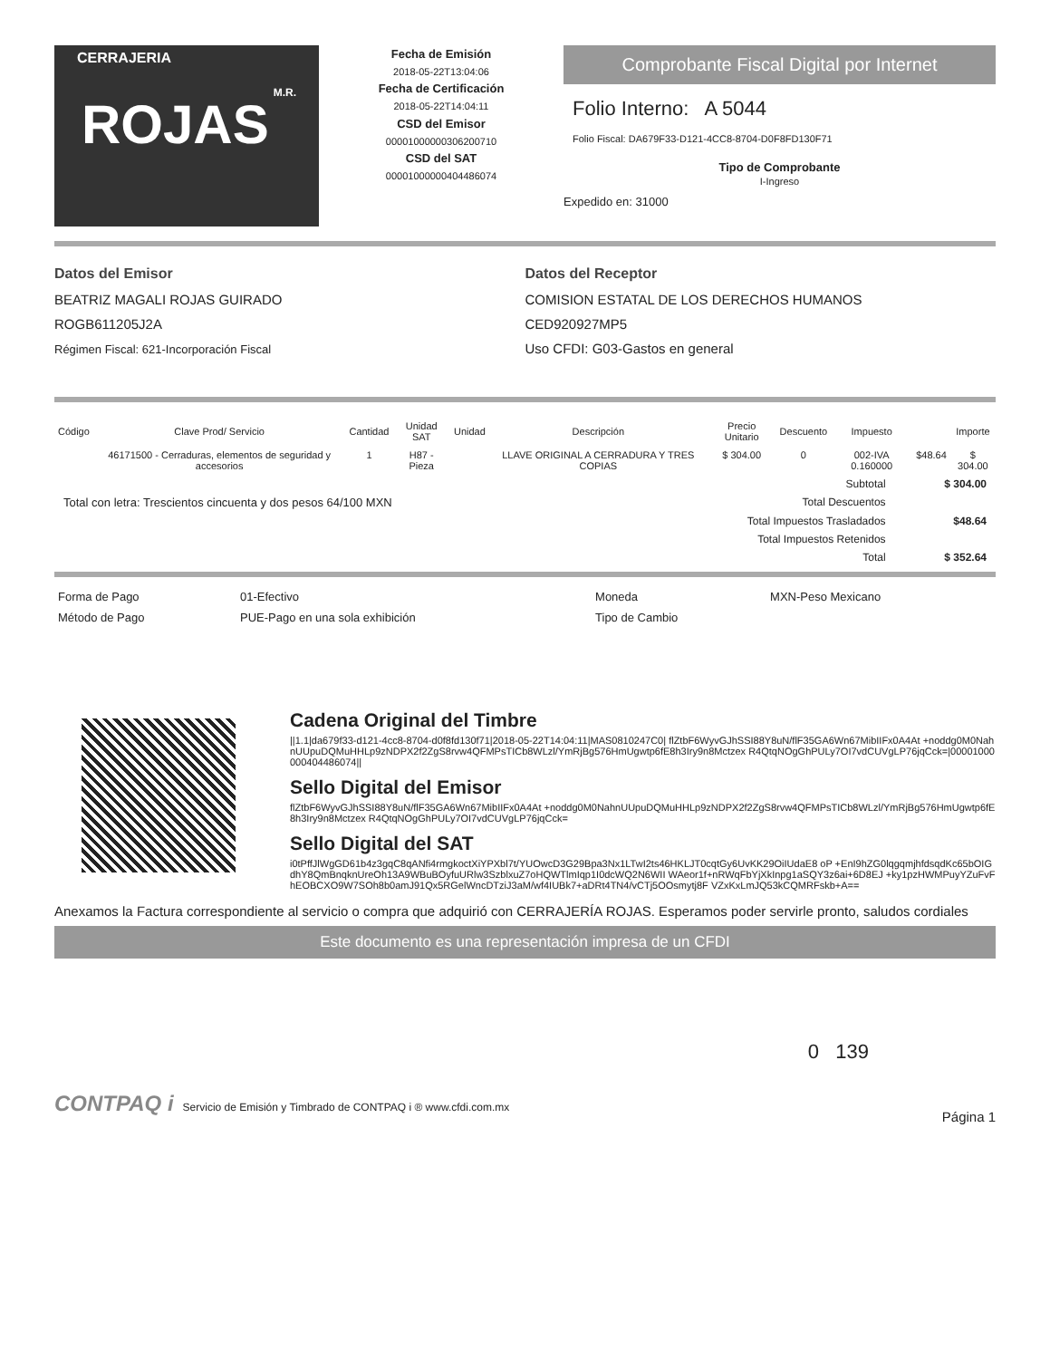CERRAJERIA M.R.
ROJAS
Fecha de Emisión
2018-05-22T13:04:06
Fecha de Certificación
2018-05-22T14:04:11
CSD del Emisor
00001000000306200710
CSD del SAT
00001000000404486074
Comprobante Fiscal Digital por Internet
Folio Interno: A 5044
Folio Fiscal: DA679F33-D121-4CC8-8704-D0F8FD130F71
Tipo de Comprobante
I-Ingreso
Expedido en: 31000
Datos del Emisor
BEATRIZ MAGALI ROJAS GUIRADO
ROGB611205J2A
Régimen Fiscal: 621-Incorporación Fiscal
Datos del Receptor
COMISION ESTATAL DE LOS DERECHOS HUMANOS
CED920927MP5
Uso CFDI: G03-Gastos en general
| Código | Clave Prod/ Servicio | Cantidad | Unidad SAT | Unidad | Descripción | Precio Unitario | Descuento | Impuesto | | Importe |
| --- | --- | --- | --- | --- | --- | --- | --- | --- | --- | --- |
| | 46171500 - Cerraduras, elementos de seguridad y accesorios | 1 | H87 - Pieza | | LLAVE ORIGINAL A CERRADURA Y TRES COPIAS | $ 304.00 | 0 | 002-IVA 0.160000 | $48.64 | $ 304.00 |
| | Subtotal | $ 304.00 |
| Total con letra: Trescientos cincuenta y dos pesos 64/100 MXN | Total Descuentos | |
| | Total Impuestos Trasladados | $48.64 |
| | Total Impuestos Retenidos | |
| | Total | $ 352.64 |
| Forma de Pago | 01-Efectivo | Moneda | MXN-Peso Mexicano |
| Método de Pago | PUE-Pago en una sola exhibición | Tipo de Cambio | |
Cadena Original del Timbre
||1.1|da679f33-d121-4cc8-8704-d0f8fd130f71|2018-05-22T14:04:11|MAS0810247C0| flZtbF6WyvGJhSSI88Y8uN/flF35GA6Wn67MibIIFx0A4At +noddg0M0NahnUUpuDQMuHHLp9zNDPX2f2ZgS8rvw4QFMPsTICb8WLzl/YmRjBg576HmUgwtp6fE8h3Iry9n8Mctzex R4QtqNOgGhPULy7OI7vdCUVgLP76jqCck=|00001000000404486074||
Sello Digital del Emisor
flZtbF6WyvGJhSSI88Y8uN/flF35GA6Wn67MibIIFx0A4At +noddg0M0NahnUUpuDQMuHHLp9zNDPX2f2ZgS8rvw4QFMPsTICb8WLzl/YmRjBg576HmUgwtp6fE8h3Iry9n8Mctzex R4QtqNOgGhPULy7OI7vdCUVgLP76jqCck=
Sello Digital del SAT
i0tPffJlWgGD61b4z3gqC8qANfi4rmgkoctXiYPXbl7t/YUOwcD3G29Bpa3Nx1LTwI2ts46HKLJT0cqtGy6UvKK29OiIUdaE8 oP +EnI9hZG0lqgqmjhfdsqdKc65bOIGdhY8QmBnqknUreOh13A9WBuBOyfuURlw3SzblxuZ7oHQWTlmIqp1I0dcWQ2N6WII WAeor1f+nRWqFbYjXkInpg1aSQY3z6ai+6D8EJ +ky1pzHWMPuyYZuFvFhEOBCXO9W7SOh8b0amJ91Qx5RGelWncDTziJ3aM/wf4IUBk7+aDRt4TN4/vCTj5OOsmytj8F VZxKxLmJQ53kCQMRFskb+A==
Anexamos la Factura correspondiente al servicio o compra que adquirió con CERRAJERÍA ROJAS. Esperamos poder servirle pronto, saludos cordiales
Este documento es una representación impresa de un CFDI
0 139
CONTPAQ i Servicio de Emisión y Timbrado de CONTPAQ i ® www.cfdi.com.mx
Página 1